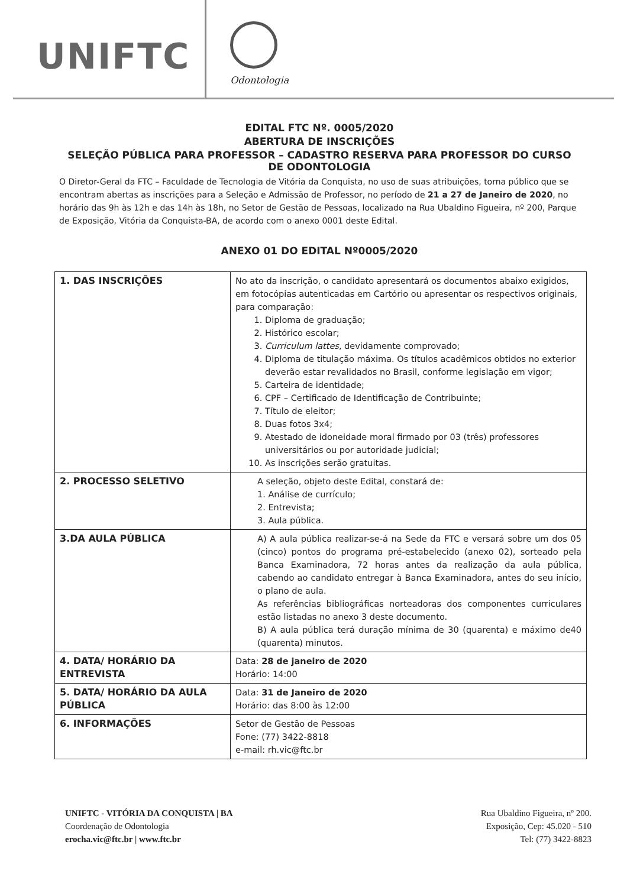UNIFTC
Odontologia
EDITAL FTC Nº. 0005/2020
ABERTURA DE INSCRIÇÕES
SELEÇÃO PÚBLICA PARA PROFESSOR – CADASTRO RESERVA PARA PROFESSOR DO CURSO DE ODONTOLOGIA
O Diretor-Geral da FTC – Faculdade de Tecnologia de Vitória da Conquista, no uso de suas atribuições, torna público que se encontram abertas as inscrições para a Seleção e Admissão de Professor, no período de 21 a 27 de Janeiro de 2020, no horário das 9h às 12h e das 14h às 18h, no Setor de Gestão de Pessoas, localizado na Rua Ubaldino Figueira, nº 200, Parque de Exposição, Vitória da Conquista-BA, de acordo com o anexo 0001 deste Edital.
ANEXO 01 DO EDITAL Nº0005/2020
| 1. DAS INSCRIÇÕES | No ato da inscrição, o candidato apresentará os documentos abaixo exigidos, em fotocópias autenticadas em Cartório ou apresentar os respectivos originais, para comparação: 1. Diploma de graduação; 2. Histórico escolar; 3. Curriculum lattes , devidamente comprovado; 4. Diploma de titulação máxima. Os títulos acadêmicos obtidos no exterior deverão estar revalidados no Brasil, conforme legislação em vigor; 5. Carteira de identidade; 6. CPF – Certificado de Identificação de Contribuinte; 7. Título de eleitor; 8. Duas fotos 3x4; 9. Atestado de idoneidade moral firmado por 03 (três) professores universitários ou por autoridade judicial; 10. As inscrições serão gratuitas. |
| 2. PROCESSO SELETIVO | A seleção, objeto deste Edital, constará de: 1. Análise de currículo; 2. Entrevista; 3. Aula pública. |
| 3.DA AULA PÚBLICA | A) A aula pública realizar-se-á na Sede da FTC e versará sobre um dos 05 (cinco) pontos do programa pré-estabelecido (anexo 02), sorteado pela Banca Examinadora, 72 horas antes da realização da aula pública, cabendo ao candidato entregar à Banca Examinadora, antes do seu início, o plano de aula. As referências bibliográficas norteadoras dos componentes curriculares estão listadas no anexo 3 deste documento. B) A aula pública terá duração mínima de 30 (quarenta) e máximo de40 (quarenta) minutos. |
| 4. DATA/ HORÁRIO DA ENTREVISTA | Data: 28 de janeiro de 2020 Horário: 14:00 |
| 5. DATA/ HORÁRIO DA AULA PÚBLICA | Data: 31 de Janeiro de 2020 Horário: das 8:00 às 12:00 |
| 6. INFORMAÇÕES | Setor de Gestão de Pessoas Fone: (77) 3422-8818 e-mail: rh.vic@ftc.br |
UNIFTC - VITÓRIA DA CONQUISTA | BA
Coordenação de Odontologia
erocha.vic@ftc.br | www.ftc.br
Rua Ubaldino Figueira, nº 200.
Exposição, Cep: 45.020 - 510
Tel: (77) 3422-8823